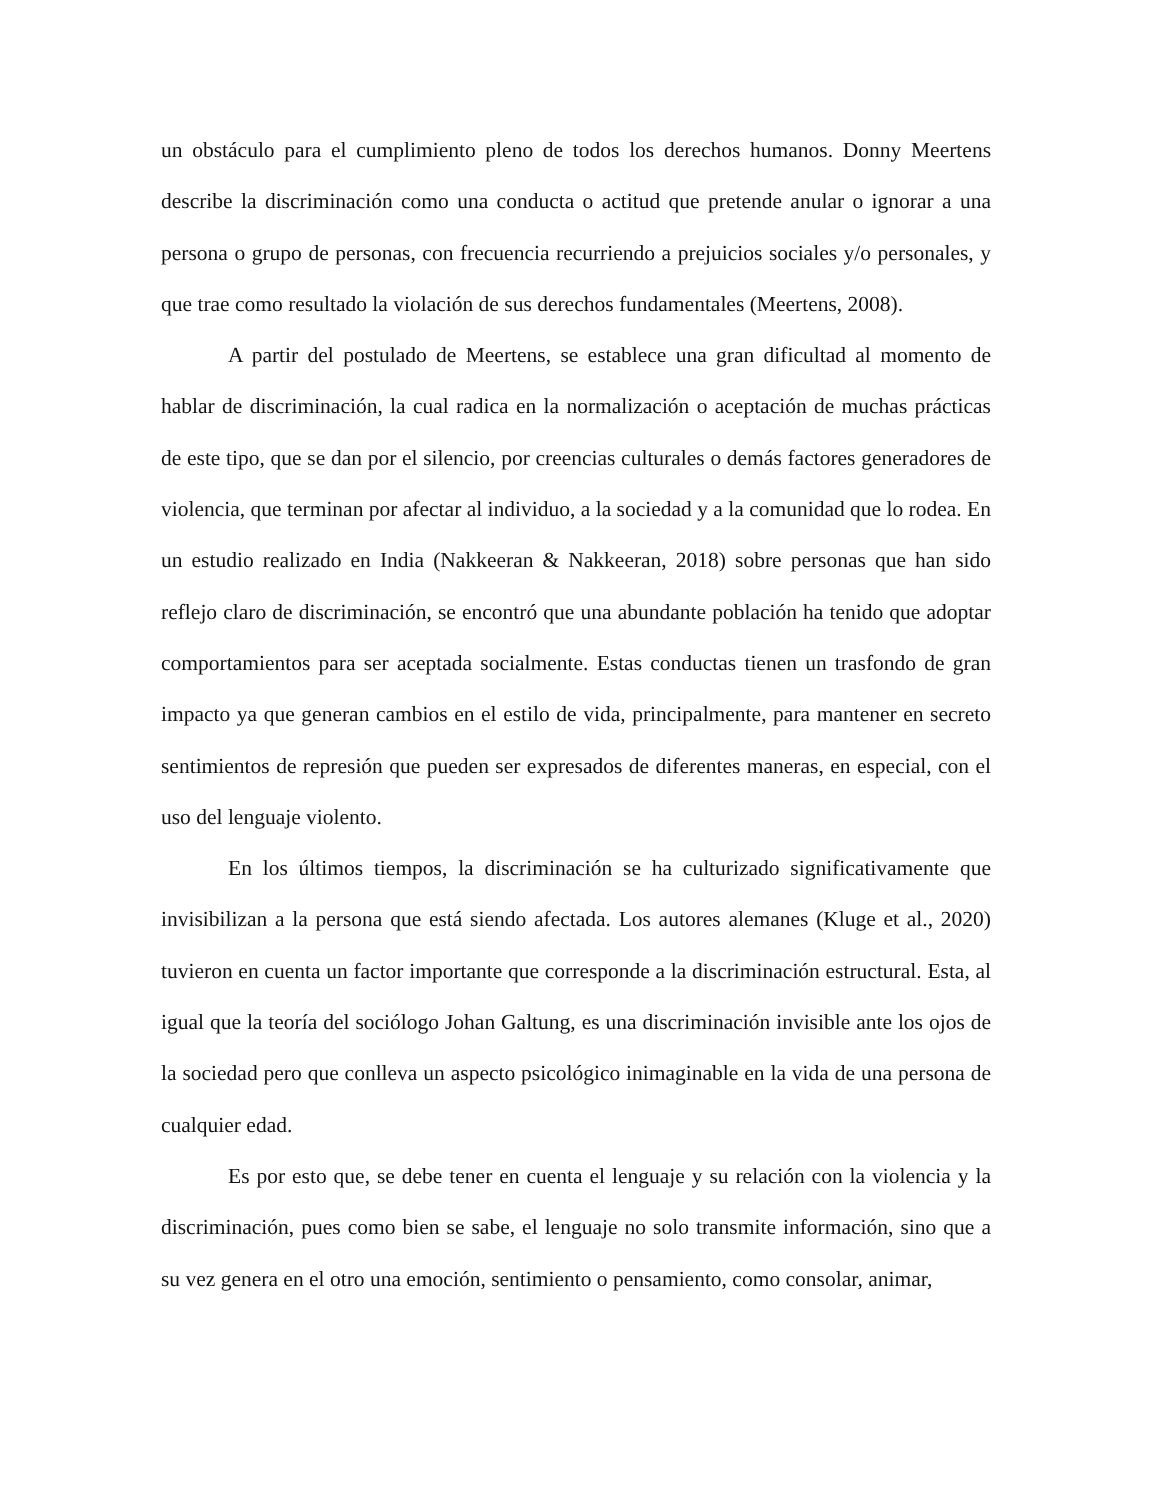un obstáculo para el cumplimiento pleno de todos los derechos humanos. Donny Meertens describe la discriminación como una conducta o actitud que pretende anular o ignorar a una persona o grupo de personas, con frecuencia recurriendo a prejuicios sociales y/o personales, y que trae como resultado la violación de sus derechos fundamentales (Meertens, 2008).
A partir del postulado de Meertens, se establece una gran dificultad al momento de hablar de discriminación, la cual radica en la normalización o aceptación de muchas prácticas de este tipo, que se dan por el silencio, por creencias culturales o demás factores generadores de violencia, que terminan por afectar al individuo, a la sociedad y a la comunidad que lo rodea. En un estudio realizado en India (Nakkeeran & Nakkeeran, 2018) sobre personas que han sido reflejo claro de discriminación, se encontró que una abundante población ha tenido que adoptar comportamientos para ser aceptada socialmente. Estas conductas tienen un trasfondo de gran impacto ya que generan cambios en el estilo de vida, principalmente, para mantener en secreto sentimientos de represión que pueden ser expresados de diferentes maneras, en especial, con el uso del lenguaje violento.
En los últimos tiempos, la discriminación se ha culturizado significativamente que invisibilizan a la persona que está siendo afectada. Los autores alemanes (Kluge et al., 2020) tuvieron en cuenta un factor importante que corresponde a la discriminación estructural. Esta, al igual que la teoría del sociólogo Johan Galtung, es una discriminación invisible ante los ojos de la sociedad pero que conlleva un aspecto psicológico inimaginable en la vida de una persona de cualquier edad.
Es por esto que, se debe tener en cuenta el lenguaje y su relación con la violencia y la discriminación, pues como bien se sabe, el lenguaje no solo transmite información, sino que a su vez genera en el otro una emoción, sentimiento o pensamiento, como consolar, animar,